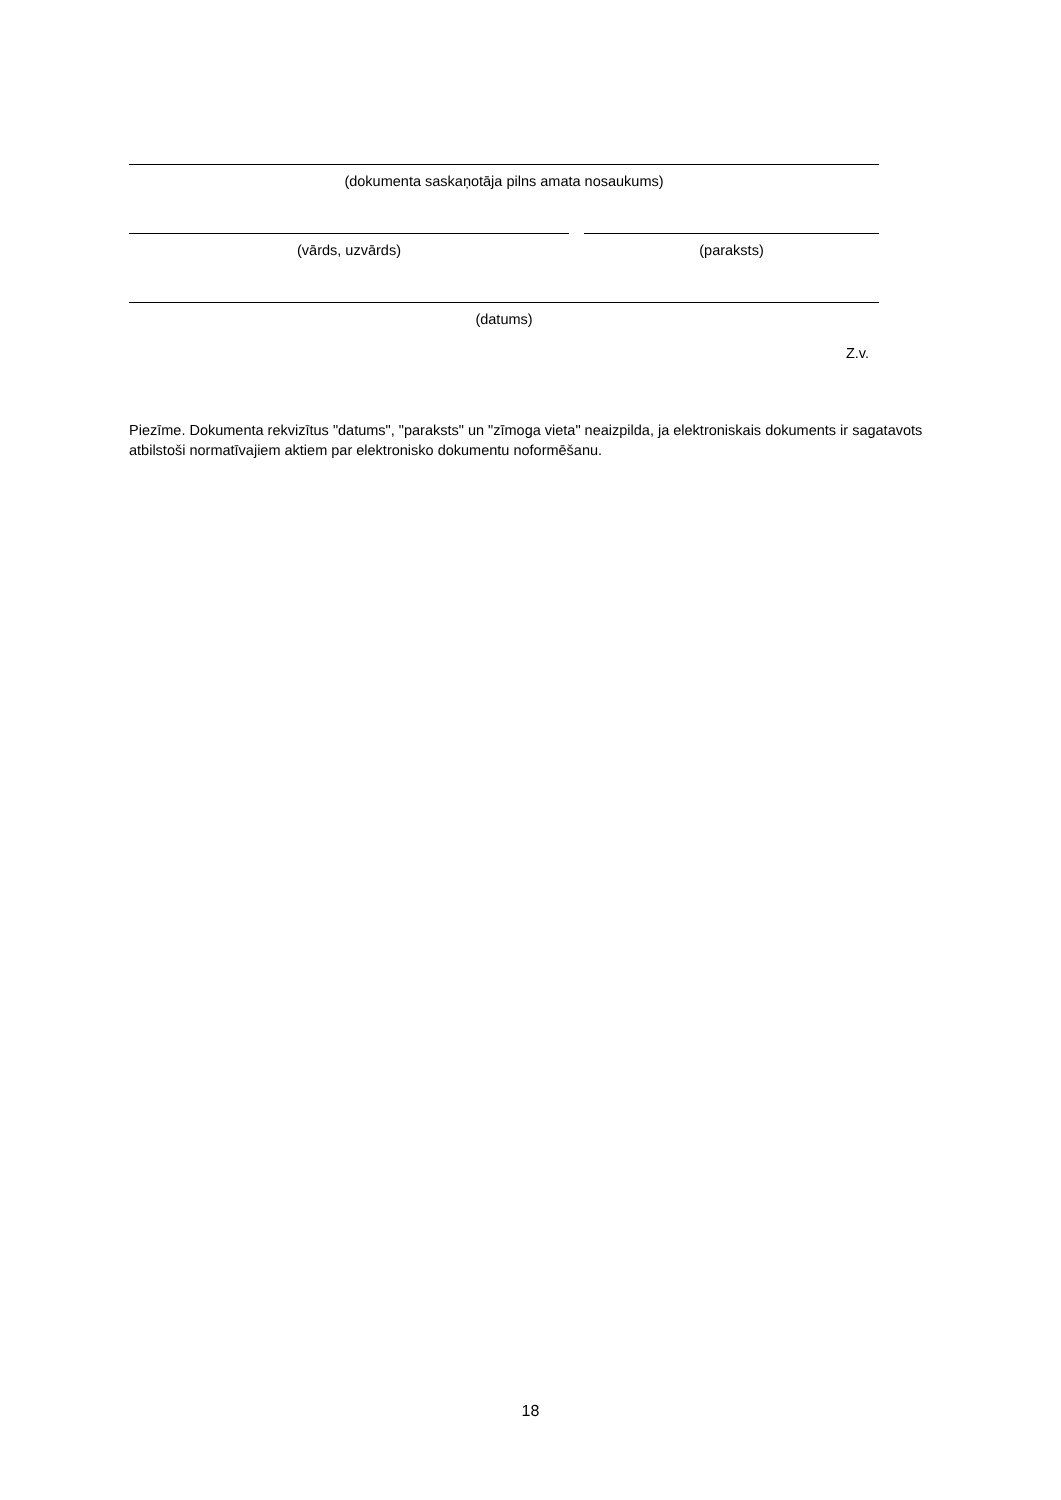(dokumenta saskaņotāja pilns amata nosaukums)
(vārds, uzvārds) (paraksts)
(datums)
Z.v.
Piezīme. Dokumenta rekvizītus "datums", "paraksts" un "zīmoga vieta" neaizpilda, ja elektroniskais dokuments ir sagatavots atbilstoši normatīvajiem aktiem par elektronisko dokumentu noformēšanu.
18